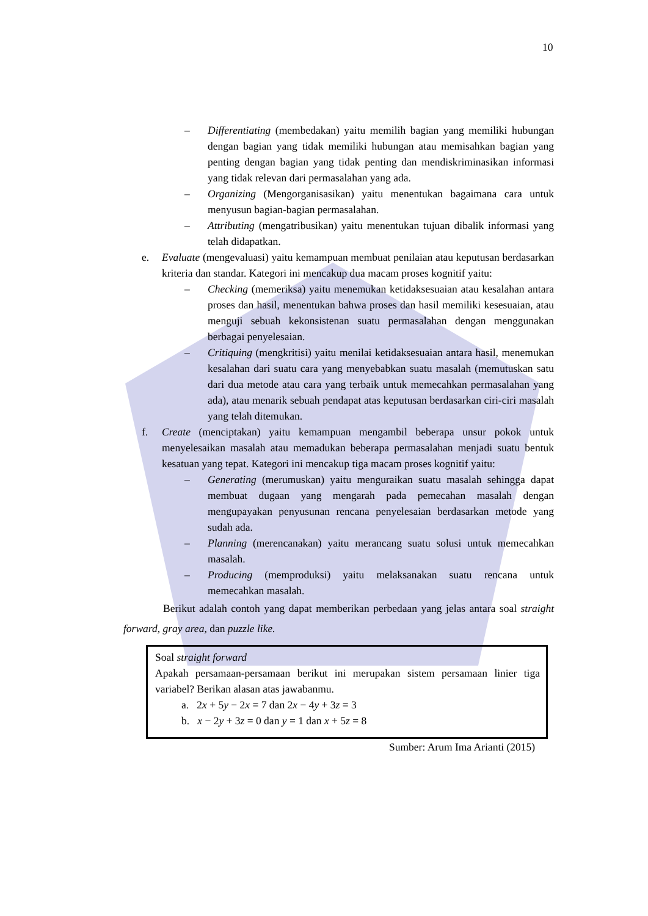10
– Differentiating (membedakan) yaitu memilih bagian yang memiliki hubungan dengan bagian yang tidak memiliki hubungan atau memisahkan bagian yang penting dengan bagian yang tidak penting dan mendiskriminasikan informasi yang tidak relevan dari permasalahan yang ada.
– Organizing (Mengorganisasikan) yaitu menentukan bagaimana cara untuk menyusun bagian-bagian permasalahan.
– Attributing (mengatribusikan) yaitu menentukan tujuan dibalik informasi yang telah didapatkan.
e. Evaluate (mengevaluasi) yaitu kemampuan membuat penilaian atau keputusan berdasarkan kriteria dan standar. Kategori ini mencakup dua macam proses kognitif yaitu:
– Checking (memeriksa) yaitu menemukan ketidaksesuaian atau kesalahan antara proses dan hasil, menentukan bahwa proses dan hasil memiliki kesesuaian, atau menguji sebuah kekonsistenan suatu permasalahan dengan menggunakan berbagai penyelesaian.
– Critiquing (mengkritisi) yaitu menilai ketidaksesuaian antara hasil, menemukan kesalahan dari suatu cara yang menyebabkan suatu masalah (memutuskan satu dari dua metode atau cara yang terbaik untuk memecahkan permasalahan yang ada), atau menarik sebuah pendapat atas keputusan berdasarkan ciri-ciri masalah yang telah ditemukan.
f. Create (menciptakan) yaitu kemampuan mengambil beberapa unsur pokok untuk menyelesaikan masalah atau memadukan beberapa permasalahan menjadi suatu bentuk kesatuan yang tepat. Kategori ini mencakup tiga macam proses kognitif yaitu:
– Generating (merumuskan) yaitu menguraikan suatu masalah sehingga dapat membuat dugaan yang mengarah pada pemecahan masalah dengan mengupayakan penyusunan rencana penyelesaian berdasarkan metode yang sudah ada.
– Planning (merencanakan) yaitu merancang suatu solusi untuk memecahkan masalah.
– Producing (memproduksi) yaitu melaksanakan suatu rencana untuk memecahkan masalah.
Berikut adalah contoh yang dapat memberikan perbedaan yang jelas antara soal straight forward, gray area, dan puzzle like.
Soal straight forward
Apakah persamaan-persamaan berikut ini merupakan sistem persamaan linier tiga variabel? Berikan alasan atas jawabanmu.
a. 2x + 5y − 2x = 7 dan 2x − 4y + 3z = 3
b. x − 2y + 3z = 0 dan y = 1 dan x + 5z = 8
Sumber: Arum Ima Arianti (2015)